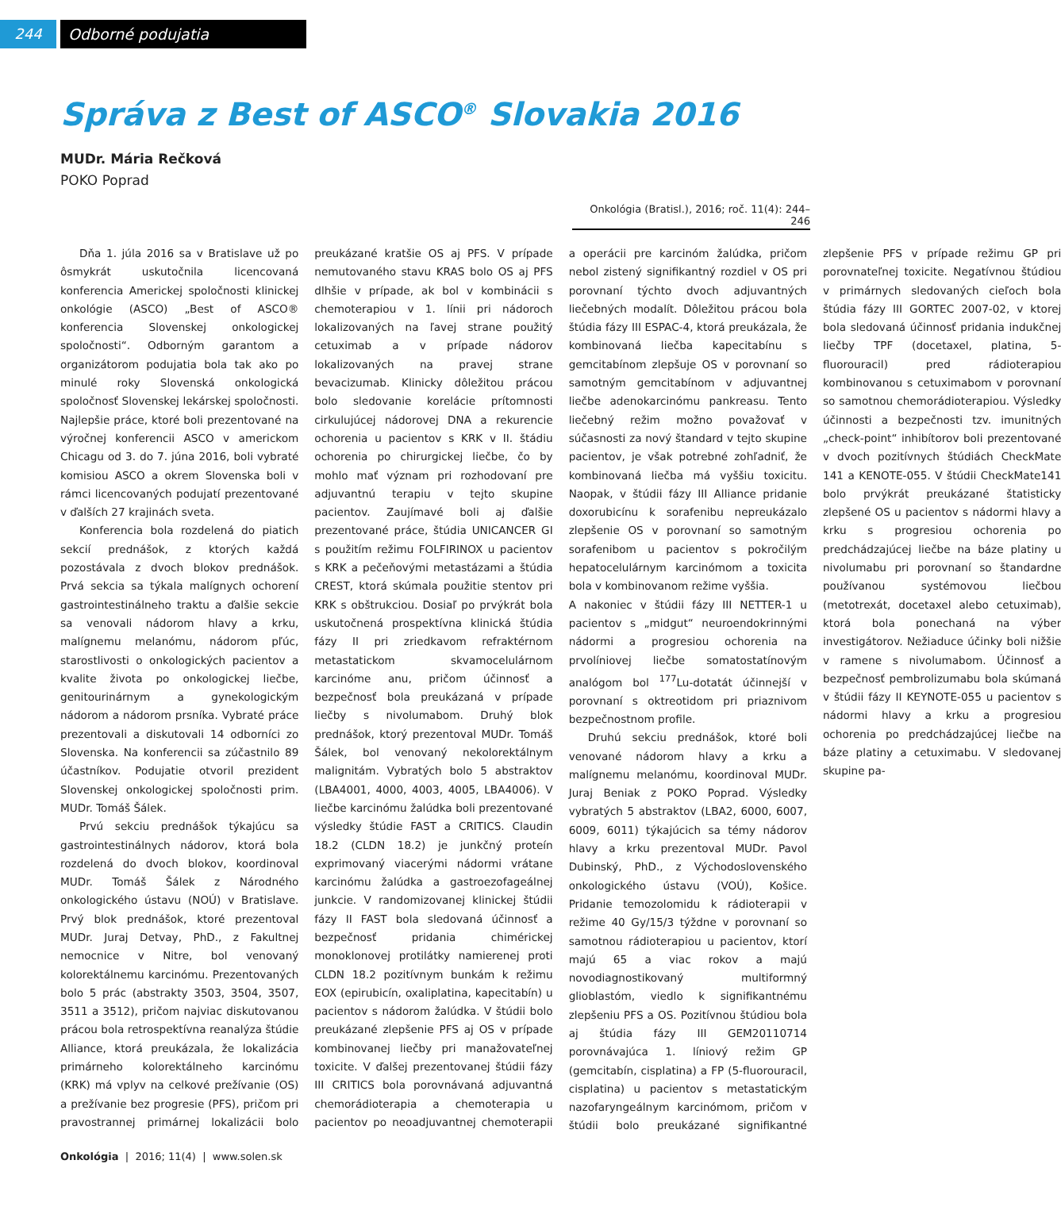244 Odborné podujatia
Správa z Best of ASCO<sup>®</sup> Slovakia 2016
MUDr. Mária Rečková
POKO Poprad
Onkológia (Bratisl.), 2016; roč. 11(4): 244–246
Dňa 1. júla 2016 sa v Bratislave už po ôsmykrát uskutočnila licencovaná konferencia Americkej spoločnosti klinickej onkológie (ASCO) „Best of ASCO® konferencia Slovenskej onkologickej spoločnosti“. Odborným garantom a organizátorom podujatia bola tak ako po minulé roky Slovenská onkologická spoločnosť Slovenskej lekárskej spoločnosti. Najlepšie práce, ktoré boli prezentované na výročnej konferencii ASCO v americkom Chicagu od 3. do 7. júna 2016, boli vybraté komisiou ASCO a okrem Slovenska boli v rámci licencovaných podujatí prezentované v ďalších 27 krajinách sveta.
Konferencia bola rozdelená do piatich sekcií prednášok, z ktorých každá pozostávala z dvoch blokov prednášok. Prvá sekcia sa týkala malígnych ochorení gastrointestinálneho traktu a ďalšie sekcie sa venovali nádorom hlavy a krku, malígnemu melanómu, nádorom pľúc, starostlivosti o onkologických pacientov a kvalite života po onkologickej liečbe, genitourinárnym a gynekologickým nádorom a nádorom prsníka. Vybraté práce prezentovali a diskutovali 14 odborníci zo Slovenska. Na konferencii sa zúčastnilo 89 účastníkov. Podujatie otvoril prezident Slovenskej onkologickej spoločnosti prim. MUDr. Tomáš Šálek.
Prvú sekciu prednášok týkajúcu sa gastrointestinálnych nádorov, ktorá bola rozdelená do dvoch blokov, koordinoval MUDr. Tomáš Šálek z Národného onkologického ústavu (NOÚ) v Bratislave. Prvý blok prednášok, ktoré prezentoval MUDr. Juraj Detvay, PhD., z Fakultnej nemocnice v Nitre, bol venovaný kolorektálnemu karcinómu. Prezentovaných bolo 5 prác (abstrakty 3503, 3504, 3507, 3511 a 3512), pričom najviac diskutovanou prácou bola retrospektívna reanalýza štúdie Alliance, ktorá preukázala, že lokalizácia primárneho kolorektálneho karcinómu (KRK) má vplyv na celkové prežívanie (OS) a prežívanie bez progresie (PFS), pričom pri pravostrannej primárnej lokalizácii bolo preukázané kratšie OS aj PFS. V prípade nemutovaného stavu KRAS bolo OS aj PFS dlhšie v prípade, ak bol v kombinácii s chemoterapiou v 1. línii pri nádoroch lokalizovaných na ľavej strane použitý cetuximab a v prípade nádorov lokalizovaných na pravej strane bevacizumab. Klinicky dôležitou prácou bolo sledovanie korelácie prítomnosti cirkulujúcej nádorovej DNA a rekurencie ochorenia u pacientov s KRK v II. štádiu ochorenia po chirurgickej liečbe, čo by mohlo mať význam pri rozhodovaní pre adjuvantnú terapiu v tejto skupine pacientov. Zaujímavé boli aj ďalšie prezentované práce, štúdia UNICANCER GI s použitím režimu FOLFIRINOX u pacientov s KRK a pečeňovými metastázami a štúdia CREST, ktorá skúmala použitie stentov pri KRK s obštrukciou. Dosiaľ po prvýkrát bola uskutočnená prospektívna klinická štúdia fázy II pri zriedkavom refraktérnom metastatickom skvamocelulárnom karcinóme anu, pričom účinnosť a bezpečnosť bola preukázaná v prípade liečby s nivolumabom. Druhý blok prednášok, ktorý prezentoval MUDr. Tomáš Šálek, bol venovaný nekolorektálnym malignitám. Vybratých bolo 5 abstraktov (LBA4001, 4000, 4003, 4005, LBA4006). V liečbe karcinómu žalúdka boli prezentované výsledky štúdie FAST a CRITICS. Claudin 18.2 (CLDN 18.2) je junkčný proteín exprimovaný viacerými nádormi vrátane karcinómu žalúdka a gastroezofageálnej junkcie. V randomizovanej klinickej štúdii fázy II FAST bola sledovaná účinnosť a bezpečnosť pridania chimérickej monoklonovej protilátky namierenej proti CLDN 18.2 pozitívnym bunkám k režimu EOX (epirubicín, oxaliplatina, kapecitabín) u pacientov s nádorom žalúdka. V štúdii bolo preukázané zlepšenie PFS aj OS v prípade kombinovanej liečby pri manažovateľnej toxicite. V ďalšej prezentovanej štúdii fázy III CRITICS bola porovnávaná adjuvantná chemorádioterapia a chemoterapia u pacientov po neoadjuvantnej chemoterapii a operácii pre karcinóm žalúdka, pričom nebol zistený signifikantný rozdiel v OS pri porovnaní týchto dvoch adjuvantných liečebných modalít. Dôležitou prácou bola štúdia fázy III ESPAC-4, ktorá preukázala, že kombinovaná liečba kapecitabínu s gemcitabínom zlepšuje OS v porovnaní so samotným gemcitabínom v adjuvantnej liečbe adenokarcinómu pankreasu. Tento liečebný režim možno považovať v súčasnosti za nový štandard v tejto skupine pacientov, je však potrebné zohľadniť, že kombinovaná liečba má vyššiu toxicitu. Naopak, v štúdii fázy III Alliance pridanie doxorubicínu k sorafenibu nepreukázalo zlepšenie OS v porovnaní so samotným sorafenibom u pacientov s pokročilým hepatocelulárnym karcinómom a toxicita bola v kombinovanom režime vyššia.
A nakoniec v štúdii fázy III NETTER-1 u pacientov s „midgut“ neuroendokrinnými nádormi a progresiou ochorenia na prvolíniovej liečbe somatostatínovým analógom bol <sup>177</sup>Lu-dotatát účinnejší v porovnaní s oktreotidom pri priaznivom bezpečnostnom profile.
Druhú sekciu prednášok, ktoré boli venované nádorom hlavy a krku a malígnemu melanómu, koordinoval MUDr. Juraj Beniak z POKO Poprad. Výsledky vybratých 5 abstraktov (LBA2, 6000, 6007, 6009, 6011) týkajúcich sa témy nádorov hlavy a krku prezentoval MUDr. Pavol Dubinský, PhD., z Východoslovenského onkologického ústavu (VOÚ), Košice. Pridanie temozolomidu k rádioterapii v režime 40 Gy/15/3 týždne v porovnaní so samotnou rádioterapiou u pacientov, ktorí majú 65 a viac rokov a majú novodiagnostikovaný multiformný glioblastóm, viedlo k signifikantnému zlepšeniu PFS a OS. Pozitívnou štúdiou bola aj štúdia fázy III GEM20110714 porovnávajúca 1. líniový režim GP (gemcitabín, cisplatina) a FP (5-fluorouracil, cisplatina) u pacientov s metastatickým nazofaryngeálnym karcinómom, pričom v štúdii bolo preukázané signifikantné zlepšenie PFS v prípade režimu GP pri porovnateľnej toxicite. Negatívnou štúdiou v primárnych sledovaných cieľoch bola štúdia fázy III GORTEC 2007-02, v ktorej bola sledovaná účinnosť pridania indukčnej liečby TPF (docetaxel, platina, 5-fluorouracil) pred rádioterapiou kombinovanou s cetuximabom v porovnaní so samotnou chemorádioterapiou. Výsledky účinnosti a bezpečnosti tzv. imunitných „check-point“ inhibítorov boli prezentované v dvoch pozitívnych štúdiách CheckMate 141 a KENOTE-055. V štúdii CheckMate141 bolo prvýkrát preukázané štatisticky zlepšené OS u pacientov s nádormi hlavy a krku s progresiou ochorenia po predchádzajúcej liečbe na báze platiny u nivolumabu pri porovnaní so štandardne používanou systémovou liečbou (metotrexát, docetaxel alebo cetuximab), ktorá bola ponechaná na výber investigátorov. Nežiaduce účinky boli nižšie v ramene s nivolumabom. Účinnosť a bezpečnosť pembrolizumabu bola skúmaná v štúdii fázy II KEYNOTE-055 u pacientov s nádormi hlavy a krku a progresiou ochorenia po predchádzajúcej liečbe na báze platiny a cetuximabu. V sledovanej skupine pa-
Onkológia | 2016; 11(4) | www.solen.sk